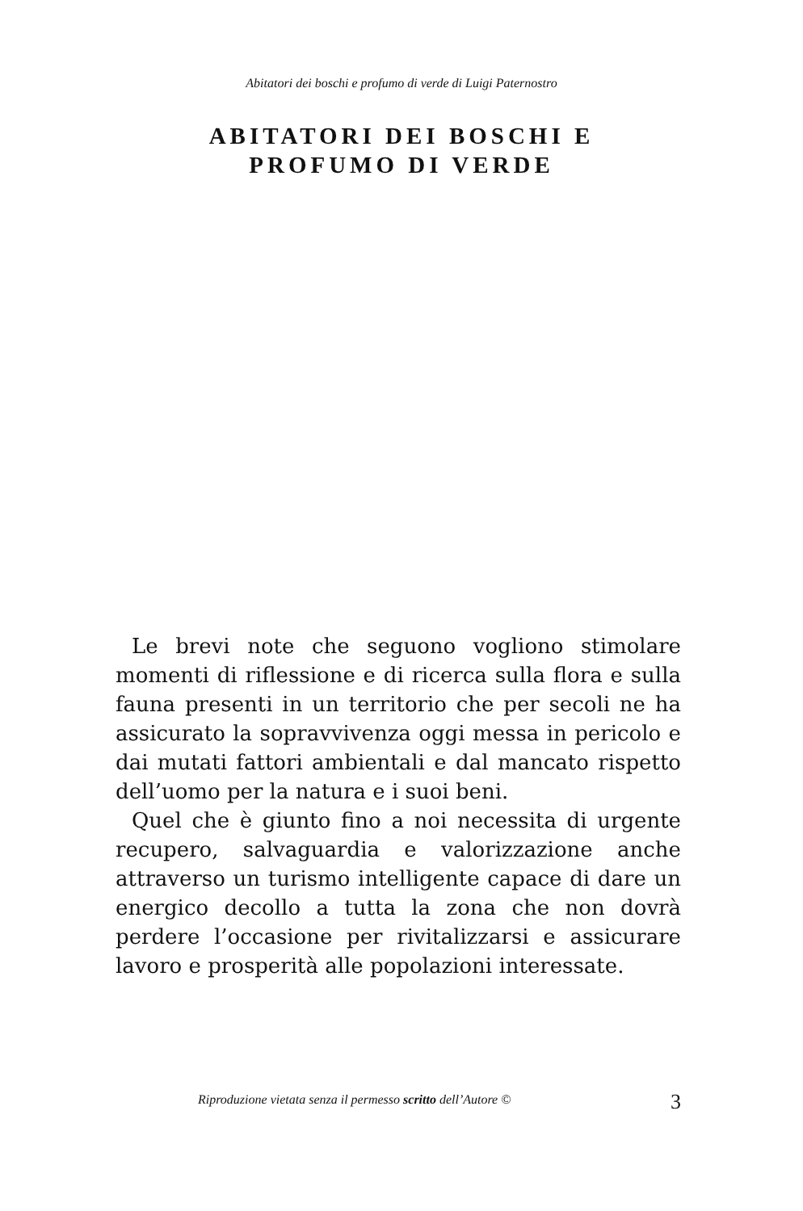Abitatori dei boschi e profumo di verde di Luigi Paternostro
ABITATORI DEI BOSCHI E
PROFUMO DI VERDE
Le brevi note che seguono vogliono stimolare momenti di riflessione e di ricerca sulla flora e sulla fauna presenti in un territorio che per secoli ne ha assicurato la sopravvivenza oggi messa in pericolo e dai mutati fattori ambientali e dal mancato rispetto dell’uomo per la natura e i suoi beni.
Quel che è giunto fino a noi necessita di urgente recupero, salvaguardia e valorizzazione anche attraverso un turismo intelligente capace di dare un energico decollo a tutta la zona che non dovrà perdere l’occasione per rivitalizzarsi e assicurare lavoro e prosperità alle popolazioni interessate.
Riproduzione vietata senza il permesso scritto dell’Autore ©
3